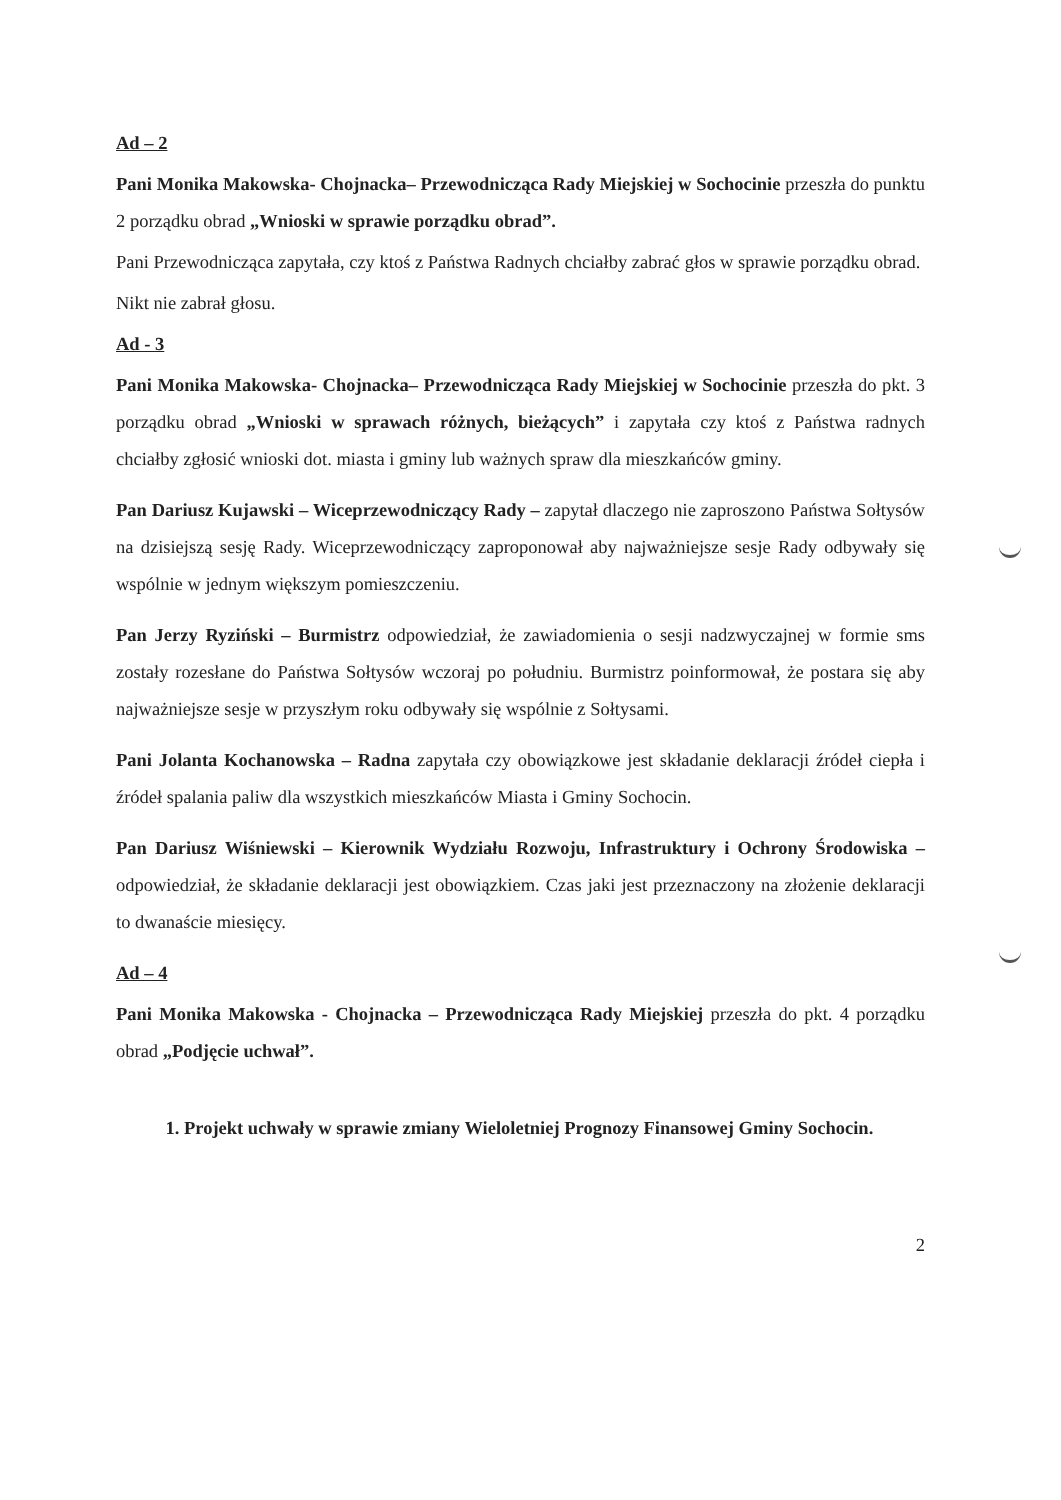Ad – 2
Pani Monika Makowska- Chojnacka– Przewodnicząca Rady Miejskiej w Sochocinie przeszła do punktu 2 porządku obrad „Wnioski w sprawie porządku obrad”.
Pani Przewodnicząca zapytała, czy ktoś z Państwa Radnych chciałby zabrać głos w sprawie porządku obrad.
Nikt nie zabrał głosu.
Ad - 3
Pani Monika Makowska- Chojnacka– Przewodnicząca Rady Miejskiej w Sochocinie przeszła do pkt. 3 porządku obrad „Wnioski w sprawach różnych, bieżących” i zapytała czy ktoś z Państwa radnych chciałby zgłosić wnioski dot. miasta i gminy lub ważnych spraw dla mieszkańców gminy.
Pan Dariusz Kujawski – Wiceprzewodniczący Rady – zapytał dlaczego nie zaproszono Państwa Sołtysów na dzisiejszą sesję Rady. Wiceprzewodniczący zaproponował aby najważniejsze sesje Rady odbywały się wspólnie w jednym większym pomieszczeniu.
Pan Jerzy Ryziński – Burmistrz odpowiedział, że zawiadomienia o sesji nadzwyczajnej w formie sms zostały rozesłane do Państwa Sołtysów wczoraj po południu. Burmistrz poinformował, że postara się aby najważniejsze sesje w przyszłym roku odbywały się wspólnie z Sołtysami.
Pani Jolanta Kochanowska – Radna zapytała czy obowiązkowe jest składanie deklaracji źródeł ciepła i źródeł spalania paliw dla wszystkich mieszkańców Miasta i Gminy Sochocin.
Pan Dariusz Wiśniewski – Kierownik Wydziału Rozwoju, Infrastruktury i Ochrony Środowiska – odpowiedział, że składanie deklaracji jest obowiązkiem. Czas jaki jest przeznaczony na złożenie deklaracji to dwanaście miesięcy.
Ad – 4
Pani Monika Makowska - Chojnacka – Przewodnicząca Rady Miejskiej przeszła do pkt. 4 porządku obrad „Podjęcie uchwał”.
1. Projekt uchwały w sprawie zmiany Wieloletniej Prognozy Finansowej Gminy Sochocin.
2